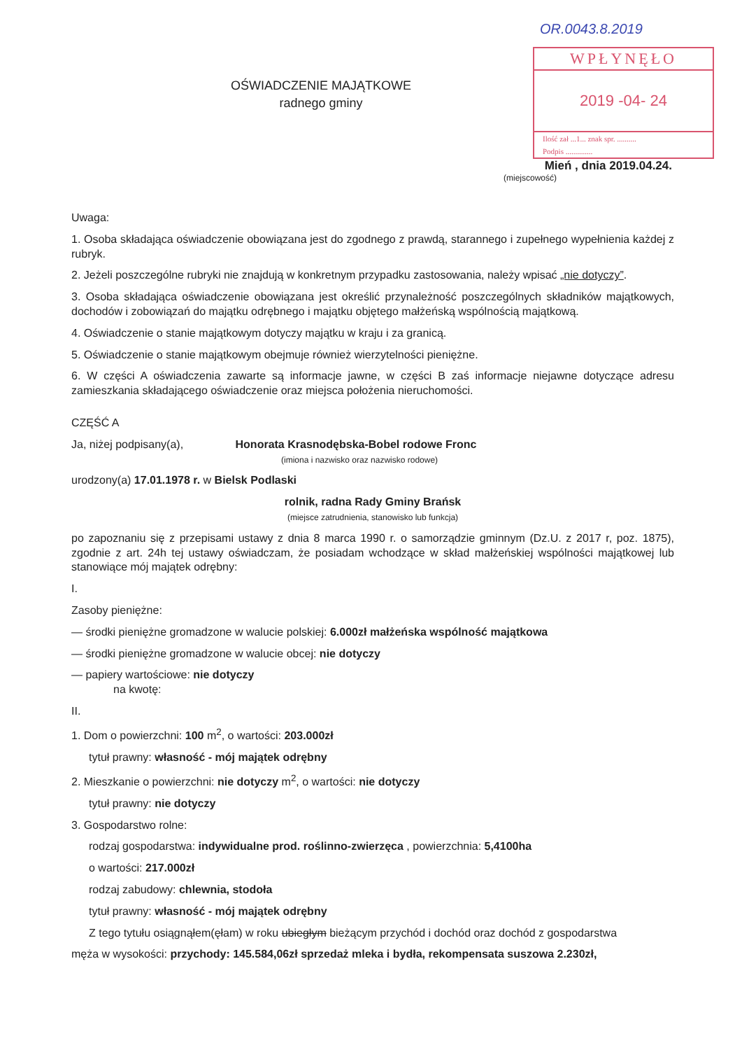OŚWIADCZENIE MAJĄTKOWE
radnego gminy
OR.0043.8.2019
WPŁYNĘŁO
2019 -04- 24
Ilość zał ...1... znak spr. ..........
Podpis ..............
Mień , dnia 2019.04.24.
(miejscowość)
Uwaga:
1. Osoba składająca oświadczenie obowiązana jest do zgodnego z prawdą, starannego i zupełnego wypełnienia każdej z rubryk.
2. Jeżeli poszczególne rubryki nie znajdują w konkretnym przypadku zastosowania, należy wpisać „nie dotyczy”.
3. Osoba składająca oświadczenie obowiązana jest określić przynależność poszczególnych składników majątkowych, dochodów i zobowiązań do majątku odrębnego i majątku objętego małżeńską wspólnością majątkową.
4. Oświadczenie o stanie majątkowym dotyczy majątku w kraju i za granicą.
5. Oświadczenie o stanie majątkowym obejmuje również wierzytelności pieniężne.
6. W części A oświadczenia zawarte są informacje jawne, w części B zaś informacje niejawne dotyczące adresu zamieszkania składającego oświadczenie oraz miejsca położenia nieruchomości.
CZĘŚĆ A
Ja, niżej podpisany(a), Honorata Krasnodębska-Bobel rodowe Fronc
(imiona i nazwisko oraz nazwisko rodowe)
urodzony(a) 17.01.1978 r. w Bielsk Podlaski
rolnik, radna Rady Gminy Brańsk
(miejsce zatrudnienia, stanowisko lub funkcja)
po zapoznaniu się z przepisami ustawy z dnia 8 marca 1990 r. o samorządzie gminnym (Dz.U. z 2017 r, poz. 1875), zgodnie z art. 24h tej ustawy oświadczam, że posiadam wchodzące w skład małżeńskiej wspólności majątkowej lub stanowiące mój majątek odrębny:
I.
Zasoby pieniężne:
— środki pieniężne gromadzone w walucie polskiej: 6.000zł małżeńska wspólność majątkowa
— środki pieniężne gromadzone w walucie obcej: nie dotyczy
— papiery wartościowe: nie dotyczy
na kwotę:
II.
1. Dom o powierzchni: 100 m<sup>2</sup>, o wartości: 203.000zł
tytuł prawny: własność - mój majątek odrębny
2. Mieszkanie o powierzchni: nie dotyczy m<sup>2</sup>, o wartości: nie dotyczy
tytuł prawny: nie dotyczy
3. Gospodarstwo rolne:
rodzaj gospodarstwa: indywidualne prod. roślinno-zwierzęca , powierzchnia: 5,4100ha
o wartości: 217.000zł
rodzaj zabudowy: chlewnia, stodoła
tytuł prawny: własność - mój majątek odrębny
Z tego tytułu osiągnąłem(ęłam) w roku ubiegłym bieżącym przychód i dochód oraz dochód z gospodarstwa
męża w wysokości: przychody: 145.584,06zł sprzedaż mleka i bydła, rekompensata suszowa 2.230zł,